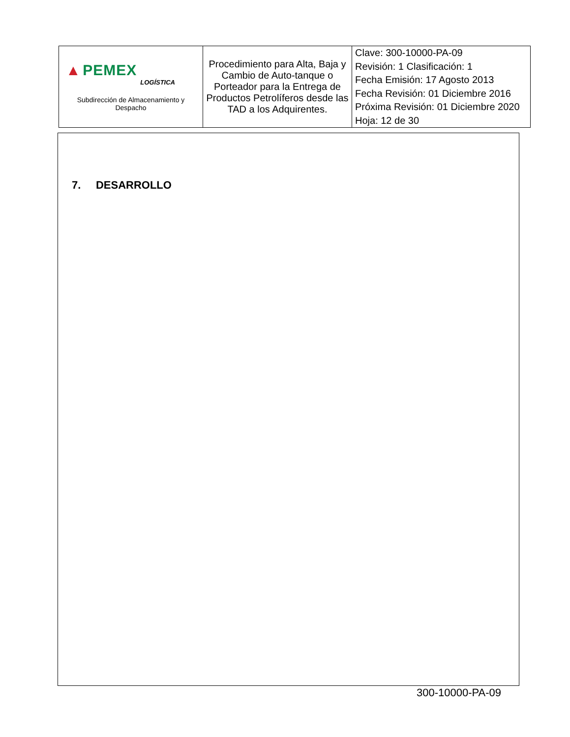| ▲ PEMEX LOGÍSTICA Subdirección de Almacenamiento y Despacho | Procedimiento para Alta, Baja y Cambio de Auto-tanque o Porteador para la Entrega de Productos Petrolíferos desde las TAD a los Adquirentes. | Clave: 300-10000-PA-09 Revisión: 1 Clasificación: 1 Fecha Emisión: 17 Agosto 2013 Fecha Revisión: 01 Diciembre 2016 Próxima Revisión: 01 Diciembre 2020 Hoja: 12 de 30 |
7. DESARROLLO
300-10000-PA-09